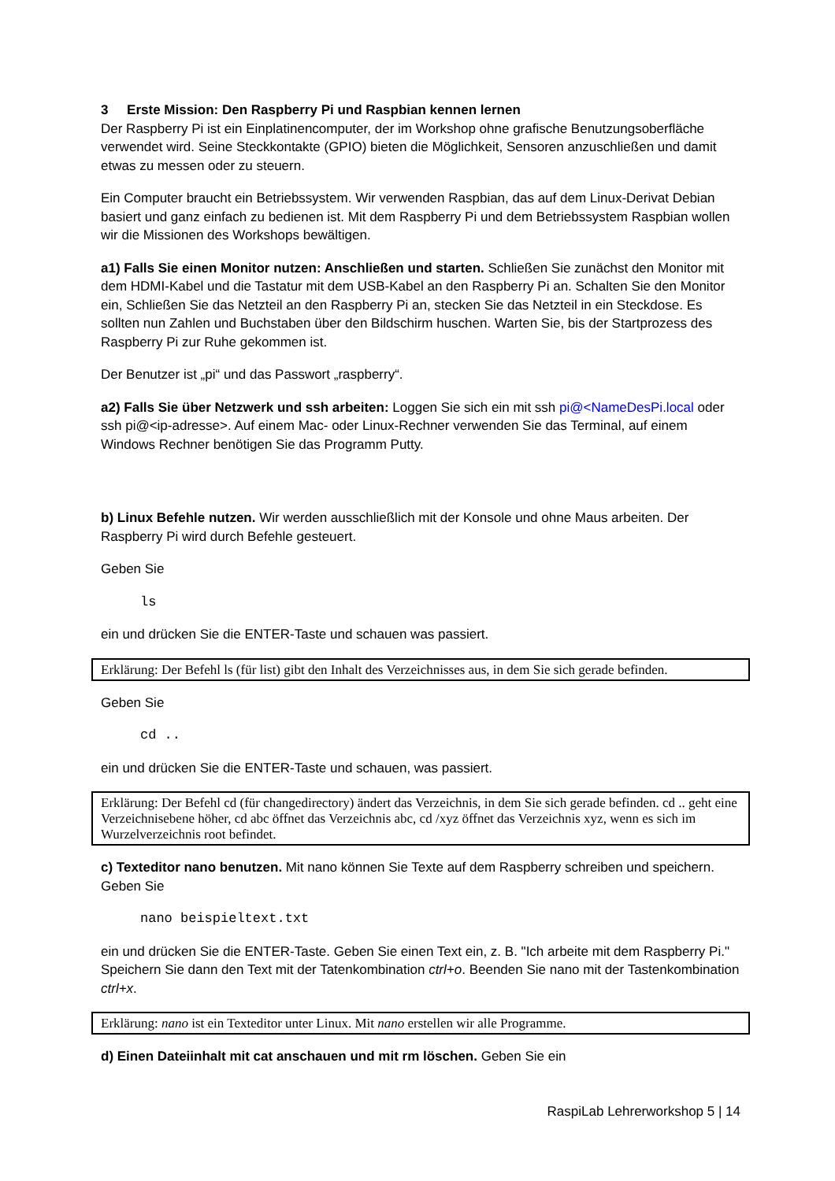3 Erste Mission: Den Raspberry Pi und Raspbian kennen lernen
Der Raspberry Pi ist ein Einplatinencomputer, der im Workshop ohne grafische Benutzungsoberfläche verwendet wird. Seine Steckkontakte (GPIO) bieten die Möglichkeit, Sensoren anzuschließen und damit etwas zu messen oder zu steuern.
Ein Computer braucht ein Betriebssystem. Wir verwenden Raspbian, das auf dem Linux-Derivat Debian basiert und ganz einfach zu bedienen ist. Mit dem Raspberry Pi und dem Betriebssystem Raspbian wollen wir die Missionen des Workshops bewältigen.
a1) Falls Sie einen Monitor nutzen: Anschließen und starten. Schließen Sie zunächst den Monitor mit dem HDMI-Kabel und die Tastatur mit dem USB-Kabel an den Raspberry Pi an. Schalten Sie den Monitor ein, Schließen Sie das Netzteil an den Raspberry Pi an, stecken Sie das Netzteil in ein Steckdose. Es sollten nun Zahlen und Buchstaben über den Bildschirm huschen. Warten Sie, bis der Startprozess des Raspberry Pi zur Ruhe gekommen ist.
Der Benutzer ist „pi“ und das Passwort „raspberry“.
a2) Falls Sie über Netzwerk und ssh arbeiten: Loggen Sie sich ein mit ssh pi@<NameDesPi.local oder ssh pi@<ip-adresse>. Auf einem Mac- oder Linux-Rechner verwenden Sie das Terminal, auf einem Windows Rechner benötigen Sie das Programm Putty.
b) Linux Befehle nutzen. Wir werden ausschließlich mit der Konsole und ohne Maus arbeiten. Der Raspberry Pi wird durch Befehle gesteuert.
Geben Sie
ls
ein und drücken Sie die ENTER-Taste und schauen was passiert.
Erklärung: Der Befehl ls (für list) gibt den Inhalt des Verzeichnisses aus, in dem Sie sich gerade befinden.
Geben Sie
cd ..
ein und drücken Sie die ENTER-Taste und schauen, was passiert.
Erklärung: Der Befehl cd (für changedirectory) ändert das Verzeichnis, in dem Sie sich gerade befinden. cd .. geht eine Verzeichnisebene höher, cd abc öffnet das Verzeichnis abc, cd /xyz öffnet das Verzeichnis xyz, wenn es sich im Wurzelverzeichnis root befindet.
c) Texteditor nano benutzen. Mit nano können Sie Texte auf dem Raspberry schreiben und speichern. Geben Sie
nano beispieltext.txt
ein und drücken Sie die ENTER-Taste. Geben Sie einen Text ein, z. B. "Ich arbeite mit dem Raspberry Pi." Speichern Sie dann den Text mit der Tatenkombination ctrl+o. Beenden Sie nano mit der Tastenkombination ctrl+x.
Erklärung: nano ist ein Texteditor unter Linux. Mit nano erstellen wir alle Programme.
d) Einen Dateiinhalt mit cat anschauen und mit rm löschen. Geben Sie ein
RaspiLab Lehrerworkshop 5 | 14